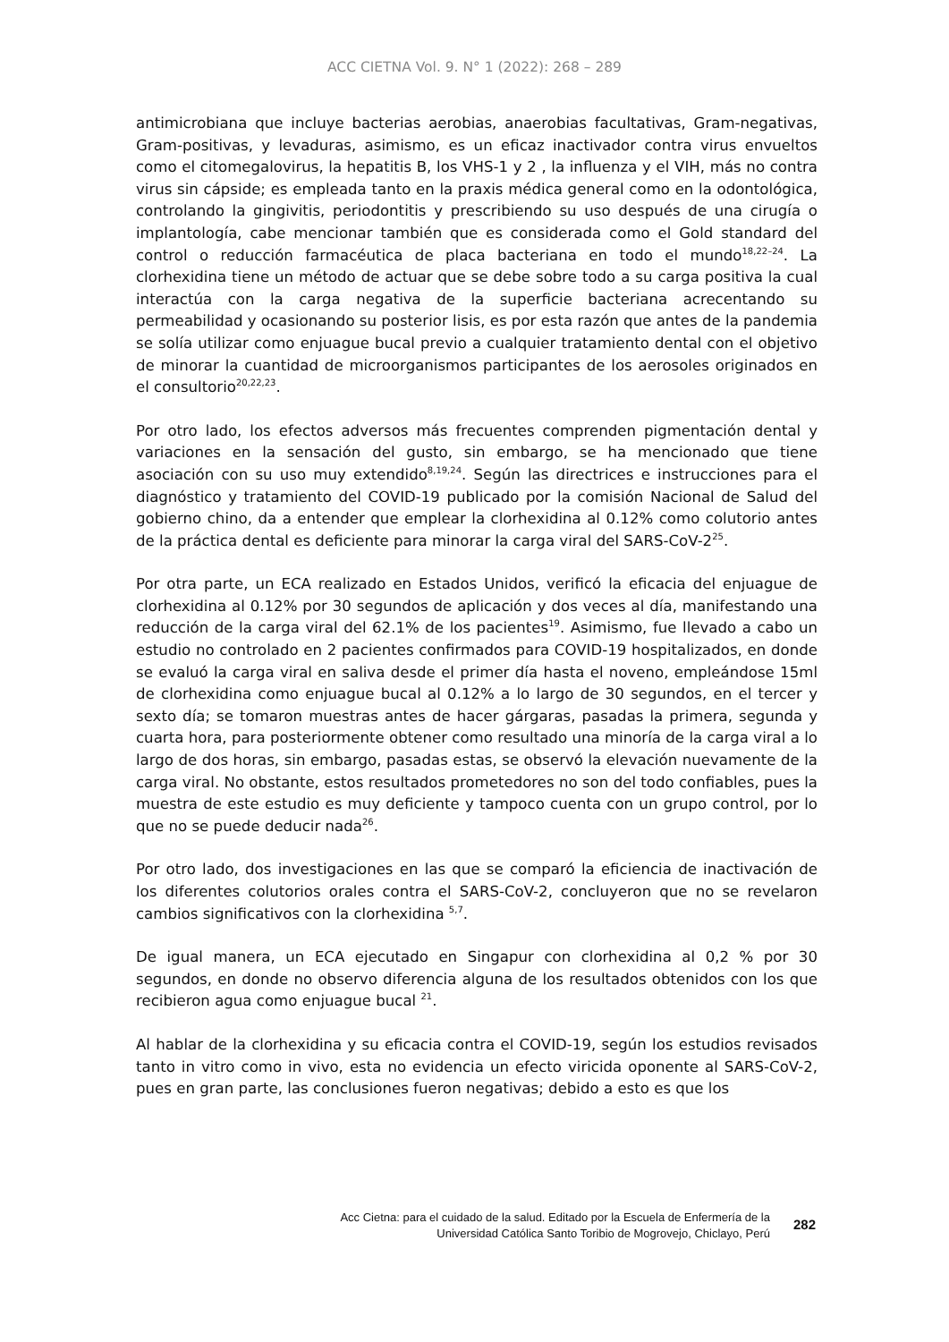ACC CIETNA Vol. 9. N° 1 (2022): 268 – 289
antimicrobiana que incluye bacterias aerobias, anaerobias facultativas, Gram-negativas, Gram-positivas, y levaduras, asimismo, es un eficaz inactivador contra virus envueltos como el citomegalovirus, la hepatitis B, los VHS-1 y 2 , la influenza y el VIH, más no contra virus sin cápside; es empleada tanto en la praxis médica general como en la odontológica, controlando la gingivitis, periodontitis y prescribiendo su uso después de una cirugía o implantología, cabe mencionar también que es considerada como el Gold standard del control o reducción farmacéutica de placa bacteriana en todo el mundo<sup>18,22–24</sup>. La clorhexidina tiene un método de actuar que se debe sobre todo a su carga positiva la cual interactúa con la carga negativa de la superficie bacteriana acrecentando su permeabilidad y ocasionando su posterior lisis, es por esta razón que antes de la pandemia se solía utilizar como enjuague bucal previo a cualquier tratamiento dental con el objetivo de minorar la cuantidad de microorganismos participantes de los aerosoles originados en el consultorio<sup>20,22,23</sup>.
Por otro lado, los efectos adversos más frecuentes comprenden pigmentación dental y variaciones en la sensación del gusto, sin embargo, se ha mencionado que tiene asociación con su uso muy extendido<sup>8,19,24</sup>. Según las directrices e instrucciones para el diagnóstico y tratamiento del COVID-19 publicado por la comisión Nacional de Salud del gobierno chino, da a entender que emplear la clorhexidina al 0.12% como colutorio antes de la práctica dental es deficiente para minorar la carga viral del SARS-CoV-2<sup>25</sup>.
Por otra parte, un ECA realizado en Estados Unidos, verificó la eficacia del enjuague de clorhexidina al 0.12% por 30 segundos de aplicación y dos veces al día, manifestando una reducción de la carga viral del 62.1% de los pacientes<sup>19</sup>. Asimismo, fue llevado a cabo un estudio no controlado en 2 pacientes confirmados para COVID-19 hospitalizados, en donde se evaluó la carga viral en saliva desde el primer día hasta el noveno, empleándose 15ml de clorhexidina como enjuague bucal al 0.12% a lo largo de 30 segundos, en el tercer y sexto día; se tomaron muestras antes de hacer gárgaras, pasadas la primera, segunda y cuarta hora, para posteriormente obtener como resultado una minoría de la carga viral a lo largo de dos horas, sin embargo, pasadas estas, se observó la elevación nuevamente de la carga viral. No obstante, estos resultados prometedores no son del todo confiables, pues la muestra de este estudio es muy deficiente y tampoco cuenta con un grupo control, por lo que no se puede deducir nada<sup>26</sup>.
Por otro lado, dos investigaciones en las que se comparó la eficiencia de inactivación de los diferentes colutorios orales contra el SARS-CoV-2, concluyeron que no se revelaron cambios significativos con la clorhexidina <sup>5,7</sup>.
De igual manera, un ECA ejecutado en Singapur con clorhexidina al 0,2 % por 30 segundos, en donde no observo diferencia alguna de los resultados obtenidos con los que recibieron agua como enjuague bucal <sup>21</sup>.
Al hablar de la clorhexidina y su eficacia contra el COVID-19, según los estudios revisados tanto in vitro como in vivo, esta no evidencia un efecto viricida oponente al SARS-CoV-2, pues en gran parte, las conclusiones fueron negativas; debido a esto es que los
Acc Cietna: para el cuidado de la salud. Editado por la Escuela de Enfermería de la
Universidad Católica Santo Toribio de Mogrovejo, Chiclayo, Perú
282